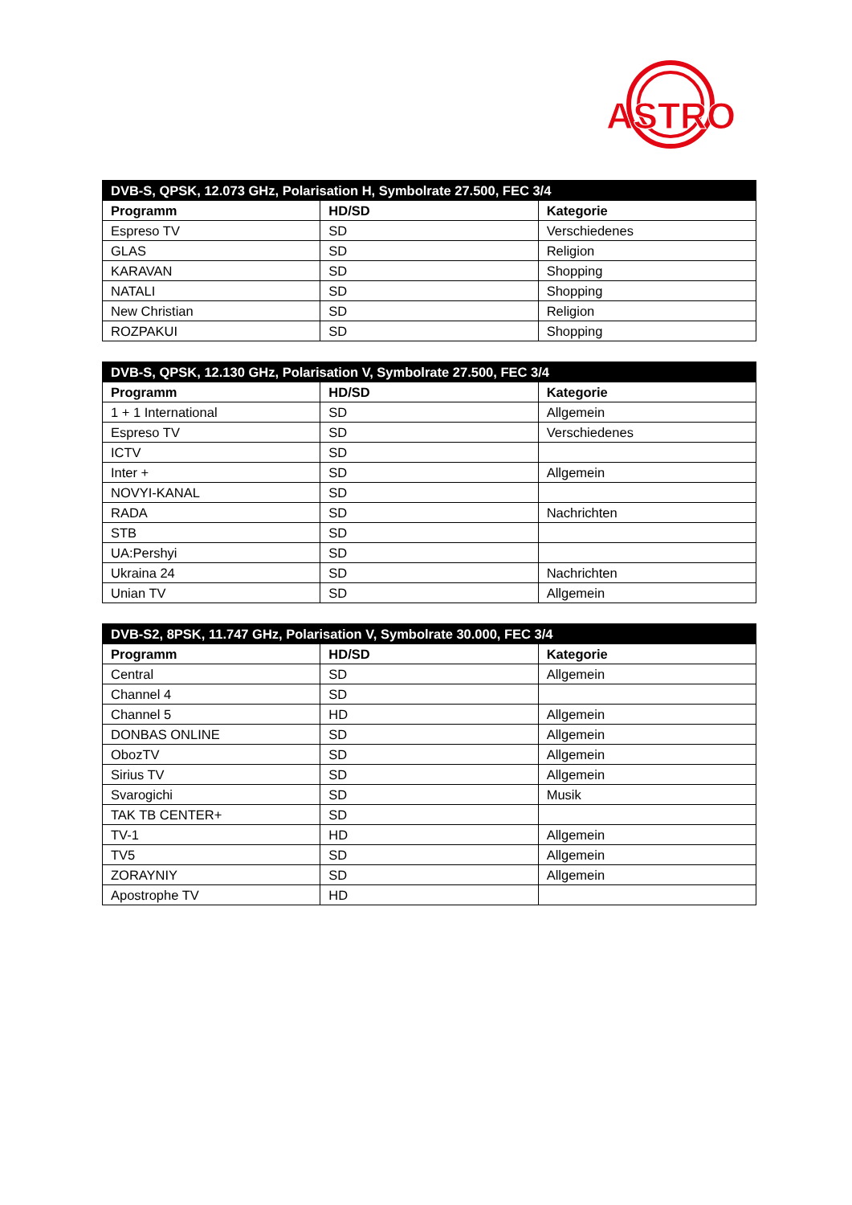ASTRO
| DVB-S, QPSK, 12.073 GHz, Polarisation H, Symbolrate 27.500, FEC 3/4 | | |
| --- | --- | --- |
| Programm | HD/SD | Kategorie |
| Espreso TV | SD | Verschiedenes |
| GLAS | SD | Religion |
| KARAVAN | SD | Shopping |
| NATALI | SD | Shopping |
| New Christian | SD | Religion |
| ROZPAKUI | SD | Shopping |
| DVB-S, QPSK, 12.130 GHz, Polarisation V, Symbolrate 27.500, FEC 3/4 | | |
| --- | --- | --- |
| Programm | HD/SD | Kategorie |
| 1 + 1 International | SD | Allgemein |
| Espreso TV | SD | Verschiedenes |
| ICTV | SD | |
| Inter + | SD | Allgemein |
| NOVYI-KANAL | SD | |
| RADA | SD | Nachrichten |
| STB | SD | |
| UA:Pershyi | SD | |
| Ukraina 24 | SD | Nachrichten |
| Unian TV | SD | Allgemein |
| DVB-S2, 8PSK, 11.747 GHz, Polarisation V, Symbolrate 30.000, FEC 3/4 | | |
| --- | --- | --- |
| Programm | HD/SD | Kategorie |
| Central | SD | Allgemein |
| Channel 4 | SD | |
| Channel 5 | HD | Allgemein |
| DONBAS ONLINE | SD | Allgemein |
| ObozTV | SD | Allgemein |
| Sirius TV | SD | Allgemein |
| Svarogichi | SD | Musik |
| TAK TB CENTER+ | SD | |
| TV-1 | HD | Allgemein |
| TV5 | SD | Allgemein |
| ZORAYNIY | SD | Allgemein |
| Apostrophe TV | HD | |